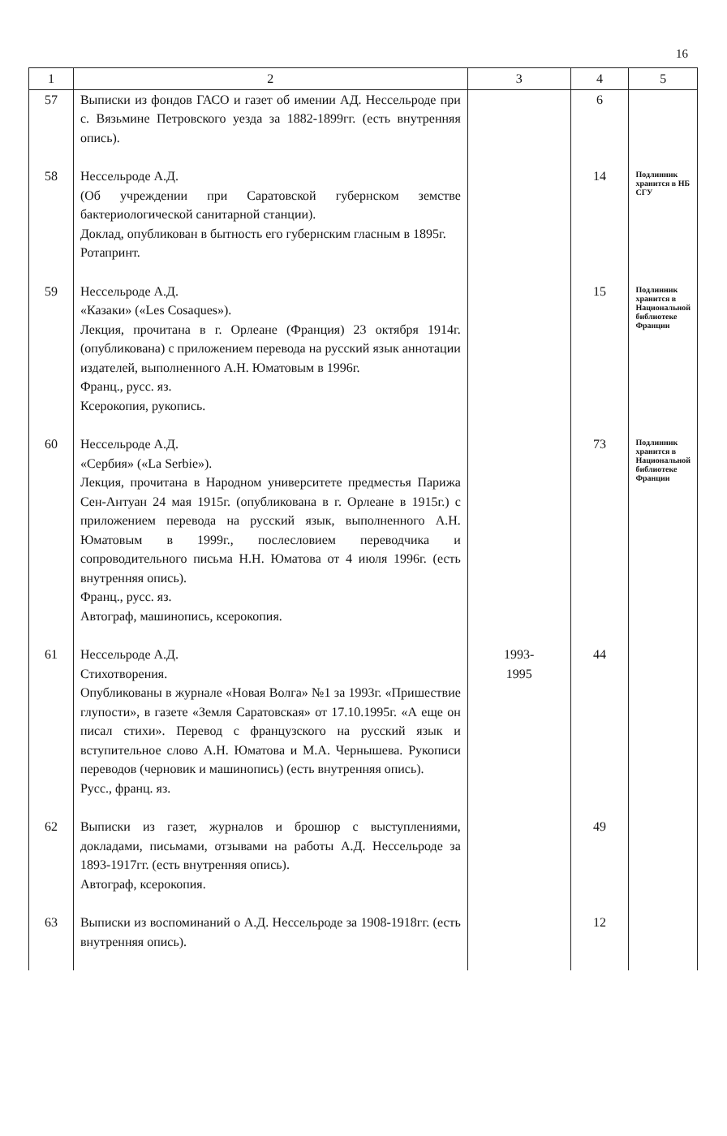16
| 1 | 2 | 3 | 4 | 5 |
| --- | --- | --- | --- | --- |
| 57 | Выписки из фондов ГАСО и газет об имении АД. Нессельроде при с. Вязьмине Петровского уезда за 1882-1899гг. (есть внутренняя опись). | | 6 | |
| 58 | Нессельроде А.Д. (Об учреждении при Саратовской губернском земстве бактериологической санитарной станции). Доклад, опубликован в бытность его губернским гласным в 1895г. Ротапринт. | | 14 | Подлинник хранится в НБ СГУ |
| 59 | Нессельроде А.Д. «Казаки» («Les Cosaques»). Лекция, прочитана в г. Орлеане (Франция) 23 октября 1914г. (опубликована) с приложением перевода на русский язык аннотации издателей, выполненного А.Н. Юматовым в 1996г. Франц., русс. яз. Ксерокопия, рукопись. | | 15 | Подлинник хранится в Национальной библиотеке Франции |
| 60 | Нессельроде А.Д. «Сербия» («La Serbie»). Лекция, прочитана в Народном университете предместья Парижа Сен-Антуан 24 мая 1915г. (опубликована в г. Орлеане в 1915г.) с приложением перевода на русский язык, выполненного А.Н. Юматовым в 1999г., послесловием переводчика и сопроводительного письма Н.Н. Юматова от 4 июля 1996г. (есть внутренняя опись). Франц., русс. яз. Автограф, машинопись, ксерокопия. | | 73 | Подлинник хранится в Национальной библиотеке Франции |
| 61 | Нессельроде А.Д. Стихотворения. Опубликованы в журнале «Новая Волга» №1 за 1993г. «Пришествие глупости», в газете «Земля Саратовская» от 17.10.1995г. «А еще он писал стихи». Перевод с французского на русский язык и вступительное слово А.Н. Юматова и М.А. Чернышева. Рукописи переводов (черновик и машинопись) (есть внутренняя опись). Русс., франц. яз. | 1993- 1995 | 44 | |
| 62 | Выписки из газет, журналов и брошюр с выступлениями, докладами, письмами, отзывами на работы А.Д. Нессельроде за 1893-1917гг. (есть внутренняя опись). Автограф, ксерокопия. | | 49 | |
| 63 | Выписки из воспоминаний о А.Д. Нессельроде за 1908-1918гг. (есть внутренняя опись). | | 12 | |